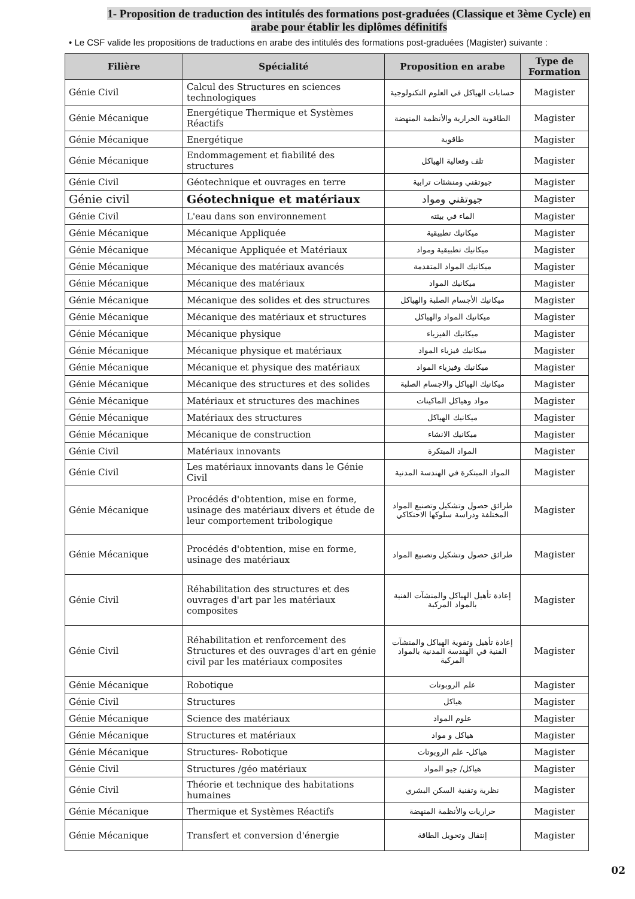1- Proposition de traduction des intitulés des formations post-graduées (Classique et 3ème Cycle) en arabe pour établir les diplômes définitifs
• Le CSF valide les propositions de traductions en arabe des intitulés des formations post-graduées (Magister) suivante :
| Filière | Spécialité | Proposition en arabe | Type de Formation |
| --- | --- | --- | --- |
| Génie Civil | Calcul des Structures en sciences technologiques | حسابات الهياكل في العلوم التكنولوجية | Magister |
| Génie Mécanique | Energétique Thermique et Systèmes Réactifs | الطاقوية الحرارية والأنظمة المنهضة | Magister |
| Génie Mécanique | Energétique | طاقوية | Magister |
| Génie Mécanique | Endommagement et fiabilité des structures | تلف وفعالية الهياكل | Magister |
| Génie Civil | Géotechnique et ouvrages en terre | جيوتقني ومنشئات ترابية | Magister |
| Génie civil | Géotechnique et matériaux | جيوتقني ومواد | Magister |
| Génie Civil | L'eau dans son environnement | الماء في بيئته | Magister |
| Génie Mécanique | Mécanique Appliquée | ميكانيك تطبيقية | Magister |
| Génie Mécanique | Mécanique Appliquée et Matériaux | ميكانيك تطبيقية ومواد | Magister |
| Génie Mécanique | Mécanique des matériaux avancés | ميكانيك المواد المتقدمة | Magister |
| Génie Mécanique | Mécanique des matériaux | ميكانيك المواد | Magister |
| Génie Mécanique | Mécanique des solides et des structures | ميكانيك الأجسام الصلبة والهياكل | Magister |
| Génie Mécanique | Mécanique des matériaux et structures | ميكانيك المواد والهياكل | Magister |
| Génie Mécanique | Mécanique physique | ميكانيك الفيزياء | Magister |
| Génie Mécanique | Mécanique physique et matériaux | ميكانيك فيزياء المواد | Magister |
| Génie Mécanique | Mécanique et physique des matériaux | ميكانيك وفيزياء المواد | Magister |
| Génie Mécanique | Mécanique des structures et des solides | ميكانيك الهياكل والاجسام الصلبة | Magister |
| Génie Mécanique | Matériaux et structures des machines | مواد وهياكل الماكينات | Magister |
| Génie Mécanique | Matériaux des structures | ميكانيك الهياكل | Magister |
| Génie Mécanique | Mécanique de construction | ميكانيك الانشاء | Magister |
| Génie Civil | Matériaux innovants | المواد المبتكرة | Magister |
| Génie Civil | Les matériaux innovants dans le Génie Civil | المواد المبتكرة في الهندسة المدنية | Magister |
| Génie Mécanique | Procédés d'obtention, mise en forme, usinage des matériaux divers et étude de leur comportement tribologique | طرائق حصول وتشكيل وتصنيع المواد المختلفة ودراسة سلوكها الاحتكاكي | Magister |
| Génie Mécanique | Procédés d'obtention, mise en forme, usinage des matériaux | طرائق حصول وتشكيل وتصنيع المواد | Magister |
| Génie Civil | Réhabilitation des structures et des ouvrages d'art par les matériaux composites | إعادة تأهيل الهياكل والمنشآت الفنية بالمواد المركبة | Magister |
| Génie Civil | Réhabilitation et renforcement des Structures et des ouvrages d'art en génie civil par les matériaux composites | إعادة تأهيل وتقوية الهياكل والمنشآت الفنية في الهندسة المدنية بالمواد المركبة | Magister |
| Génie Mécanique | Robotique | علم الروبوتات | Magister |
| Génie Civil | Structures | هياكل | Magister |
| Génie Mécanique | Science des matériaux | علوم المواد | Magister |
| Génie Mécanique | Structures et matériaux | هياكل و مواد | Magister |
| Génie Mécanique | Structures- Robotique | هياكل- علم الروبوتات | Magister |
| Génie Civil | Structures /géo matériaux | هياكل/ جيو المواد | Magister |
| Génie Civil | Théorie et technique des habitations humaines | نظرية وتقنية السكن البشري | Magister |
| Génie Mécanique | Thermique et Systèmes Réactifs | حراريات والأنظمة المنهضة | Magister |
| Génie Mécanique | Transfert et conversion d'énergie | إنتقال وتحويل الطاقة | Magister |
02